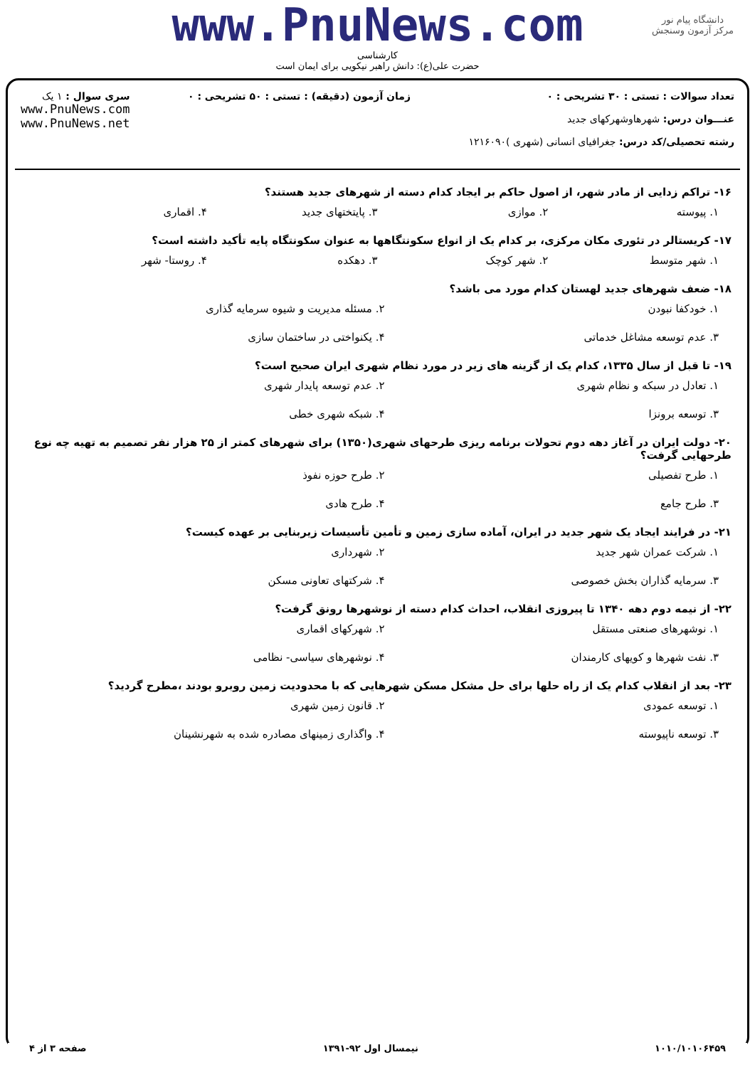دانشگاه پیام نور
مرکز آزمون وسنجش
www.PnuNews.com
کارشناسی
حضرت علی(ع): دانش راهبر نیکویی برای ایمان است
تعداد سوالات : تستی : ۳۰ تشریحی : ۰
عنـــوان درس: شهرهاوشهرکهای جدید
رشته تحصیلی/کد درس: جغرافیای انسانی (شهری )۱۲۱۶۰۹۰
زمان آزمون (دقیقه) : تستی : ۵۰ تشریحی : ۰
سری سوال : ۱ یک
www.PnuNews.com
www.PnuNews.net
۱۶- تراکم زدایی از مادر شهر، از اصول حاکم بر ایجاد کدام دسته از شهرهای جدید هستند؟
۱. پیوسته ۲. موازی ۳. پایتختهای جدید ۴. اقماری
۱۷- کریستالر در تئوری مکان مرکزی، بر کدام یک از انواع سکونتگاهها به عنوان سکونتگاه پایه تأکید داشته است؟
۱. شهر متوسط ۲. شهر کوچک ۳. دهکده ۴. روستا- شهر
۱۸- ضعف شهرهای جدید لهستان کدام مورد می باشد؟
۱. خودکفا نبودن ۲. مسئله مدیریت و شیوه سرمایه گذاری ۳. عدم توسعه مشاغل خدماتی ۴. یکنواختی در ساختمان سازی
۱۹- تا قبل از سال ۱۳۳۵، کدام یک از گزینه های زیر در مورد نظام شهری ایران صحیح است؟
۱. تعادل در سبکه و نظام شهری ۲. عدم توسعه پایدار شهری ۳. توسعه برونزا ۴. شبکه شهری خطی
۲۰- دولت ایران در آغاز دهه دوم تحولات برنامه ریزی طرحهای شهری(۱۳۵۰) برای شهرهای کمتر از ۲۵ هزار نفر تصمیم به تهیه چه نوع طرحهایی گرفت؟
۱. طرح تفصیلی ۲. طرح حوزه نفوذ ۳. طرح جامع ۴. طرح هادی
۲۱- در فرایند ایجاد یک شهر جدید در ایران، آماده سازی زمین و تأمین تأسیسات زیربنایی بر عهده کیست؟
۱. شرکت عمران شهر جدید ۲. شهرداری ۳. سرمایه گذاران بخش خصوصی ۴. شرکتهای تعاونی مسکن
۲۲- از نیمه دوم دهه ۱۳۴۰ تا پیروزی انقلاب، احداث کدام دسته از نوشهرها رونق گرفت؟
۱. نوشهرهای صنعتی مستقل ۲. شهرکهای اقماری ۳. نفت شهرها و کویهای کارمندان ۴. نوشهرهای سیاسی- نظامی
۲۳- بعد از انقلاب کدام یک از راه حلها برای حل مشکل مسکن شهرهایی که با محدودیت زمین روبرو بودند ،مطرح گردید؟
۱. توسعه عمودی ۲. قانون زمین شهری ۳. توسعه ناپیوسته ۴. واگذاری زمینهای مصادره شده به شهرنشینان
۱۰۱۰/۱۰۱۰۶۴۵۹ نیمسال اول ۹۲-۱۳۹۱ صفحه ۳ از ۴